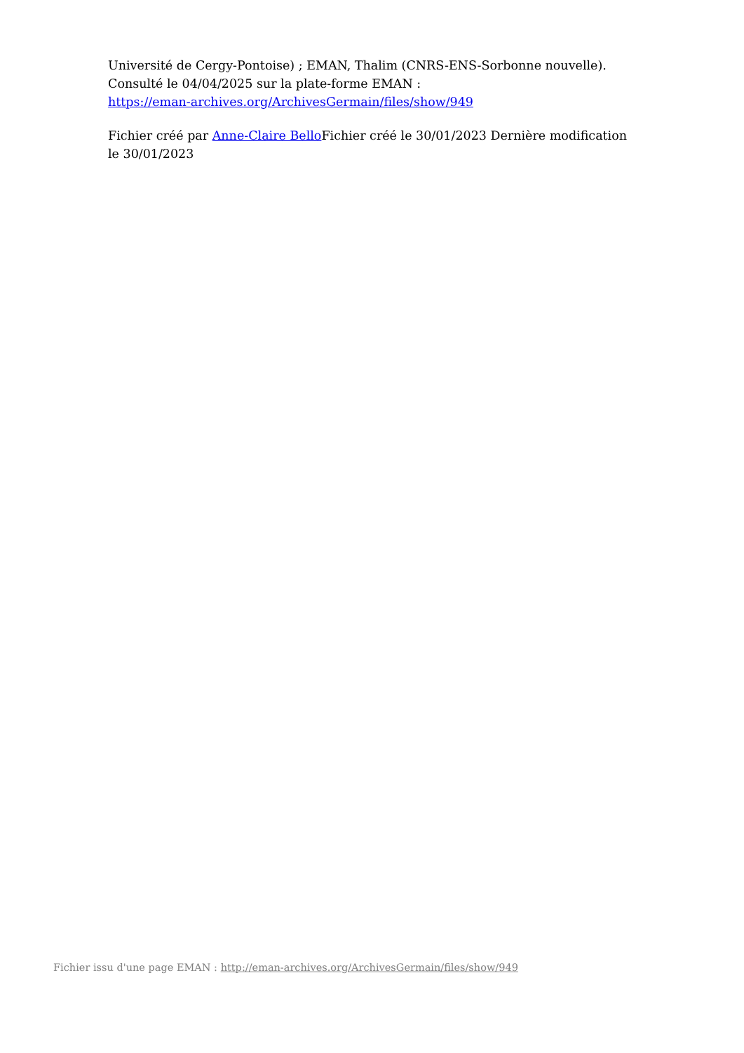Université de Cergy-Pontoise) ; EMAN, Thalim (CNRS-ENS-Sorbonne nouvelle). Consulté le 04/04/2025 sur la plate-forme EMAN :
https://eman-archives.org/ArchivesGermain/files/show/949
Fichier créé par Anne-Claire Bello Fichier créé le 30/01/2023 Dernière modification le 30/01/2023
Fichier issu d'une page EMAN : http://eman-archives.org/ArchivesGermain/files/show/949